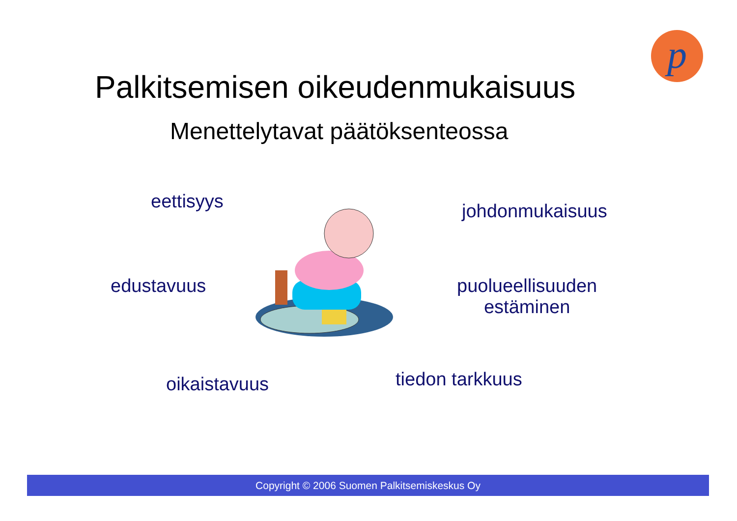p
Palkitsemisen oikeudenmukaisuus
Menettelytavat päätöksenteossa
eettisyys johdonmukaisuus
edustavuus
puolueellisuuden
estäminen
oikaistavuus tiedon tarkkuus
Copyright © 2006 Suomen Palkitsemiskeskus Oy